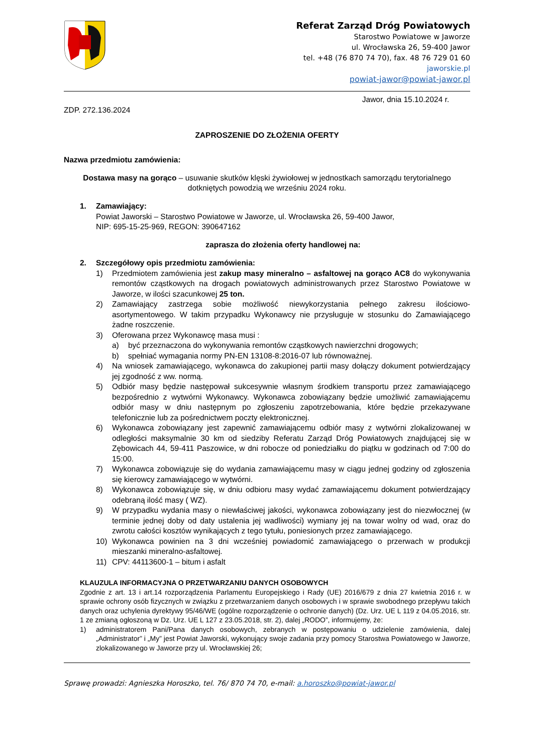Referat Zarząd Dróg Powiatowych
Starostwo Powiatowe w Jaworze
ul. Wrocławska 26, 59-400 Jawor
tel. +48 (76 870 74 70), fax. 48 76 729 01 60
jaworskie.pl
powiat-jawor@powiat-jawor.pl
Jawor, dnia 15.10.2024 r.
ZDP. 272.136.2024
ZAPROSZENIE DO ZŁOŻENIA OFERTY
Nazwa przedmiotu zamówienia:
Dostawa masy na gorąco – usuwanie skutków klęski żywiołowej w jednostkach samorządu terytorialnego dotkniętych powodzią we wrześniu 2024 roku.
1. Zamawiający:
Powiat Jaworski – Starostwo Powiatowe w Jaworze, ul. Wrocławska 26, 59-400 Jawor,
NIP: 695-15-25-969, REGON: 390647162
zaprasza do złożenia oferty handlowej na:
2. Szczegółowy opis przedmiotu zamówienia:
1) Przedmiotem zamówienia jest zakup masy mineralno – asfaltowej na gorąco AC8 do wykonywania remontów cząstkowych na drogach powiatowych administrowanych przez Starostwo Powiatowe w Jaworze, w ilości szacunkowej 25 ton.
2) Zamawiający zastrzega sobie możliwość niewykorzystania pełnego zakresu ilościowo-asortymentowego. W takim przypadku Wykonawcy nie przysługuje w stosunku do Zamawiającego żadne roszczenie.
3) Oferowana przez Wykonawcę masa musi :
a) być przeznaczona do wykonywania remontów cząstkowych nawierzchni drogowych;
b) spełniać wymagania normy PN-EN 13108-8:2016-07 lub równoważnej.
4) Na wniosek zamawiającego, wykonawca do zakupionej partii masy dołączy dokument potwierdzający jej zgodność z ww. normą.
5) Odbiór masy będzie następował sukcesywnie własnym środkiem transportu przez zamawiającego bezpośrednio z wytwórni Wykonawcy. Wykonawca zobowiązany będzie umożliwić zamawiającemu odbiór masy w dniu następnym po zgłoszeniu zapotrzebowania, które będzie przekazywane telefonicznie lub za pośrednictwem poczty elektronicznej.
6) Wykonawca zobowiązany jest zapewnić zamawiającemu odbiór masy z wytwórni zlokalizowanej w odległości maksymalnie 30 km od siedziby Referatu Zarząd Dróg Powiatowych znajdującej się w Zębowicach 44, 59-411 Paszowice, w dni robocze od poniedziałku do piątku w godzinach od 7:00 do 15:00.
7) Wykonawca zobowiązuje się do wydania zamawiającemu masy w ciągu jednej godziny od zgłoszenia się kierowcy zamawiającego w wytwórni.
8) Wykonawca zobowiązuje się, w dniu odbioru masy wydać zamawiającemu dokument potwierdzający odebraną ilość masy ( WZ).
9) W przypadku wydania masy o niewłaściwej jakości, wykonawca zobowiązany jest do niezwłocznej (w terminie jednej doby od daty ustalenia jej wadliwości) wymiany jej na towar wolny od wad, oraz do zwrotu całości kosztów wynikających z tego tytułu, poniesionych przez zamawiającego.
10) Wykonawca powinien na 3 dni wcześniej powiadomić zamawiającego o przerwach w produkcji mieszanki mineralno-asfaltowej.
11) CPV: 44113600-1 – bitum i asfalt
KLAUZULA INFORMACYJNA O PRZETWARZANIU DANYCH OSOBOWYCH
Zgodnie z art. 13 i art.14 rozporządzenia Parlamentu Europejskiego i Rady (UE) 2016/679 z dnia 27 kwietnia 2016 r. w sprawie ochrony osób fizycznych w związku z przetwarzaniem danych osobowych i w sprawie swobodnego przepływu takich danych oraz uchylenia dyrektywy 95/46/WE (ogólne rozporządzenie o ochronie danych) (Dz. Urz. UE L 119 z 04.05.2016, str. 1 ze zmianą ogłoszoną w Dz. Urz. UE L 127 z 23.05.2018, str. 2), dalej „RODO”, informujemy, że:
1) administratorem Pani/Pana danych osobowych, zebranych w postępowaniu o udzielenie zamówienia, dalej „Administrator” i „My” jest Powiat Jaworski, wykonujący swoje zadania przy pomocy Starostwa Powiatowego w Jaworze, zlokalizowanego w Jaworze przy ul. Wrocławskiej 26;
Sprawę prowadzi: Agnieszka Horoszko, tel. 76/ 870 74 70, e-mail: a.horoszko@powiat-jawor.pl